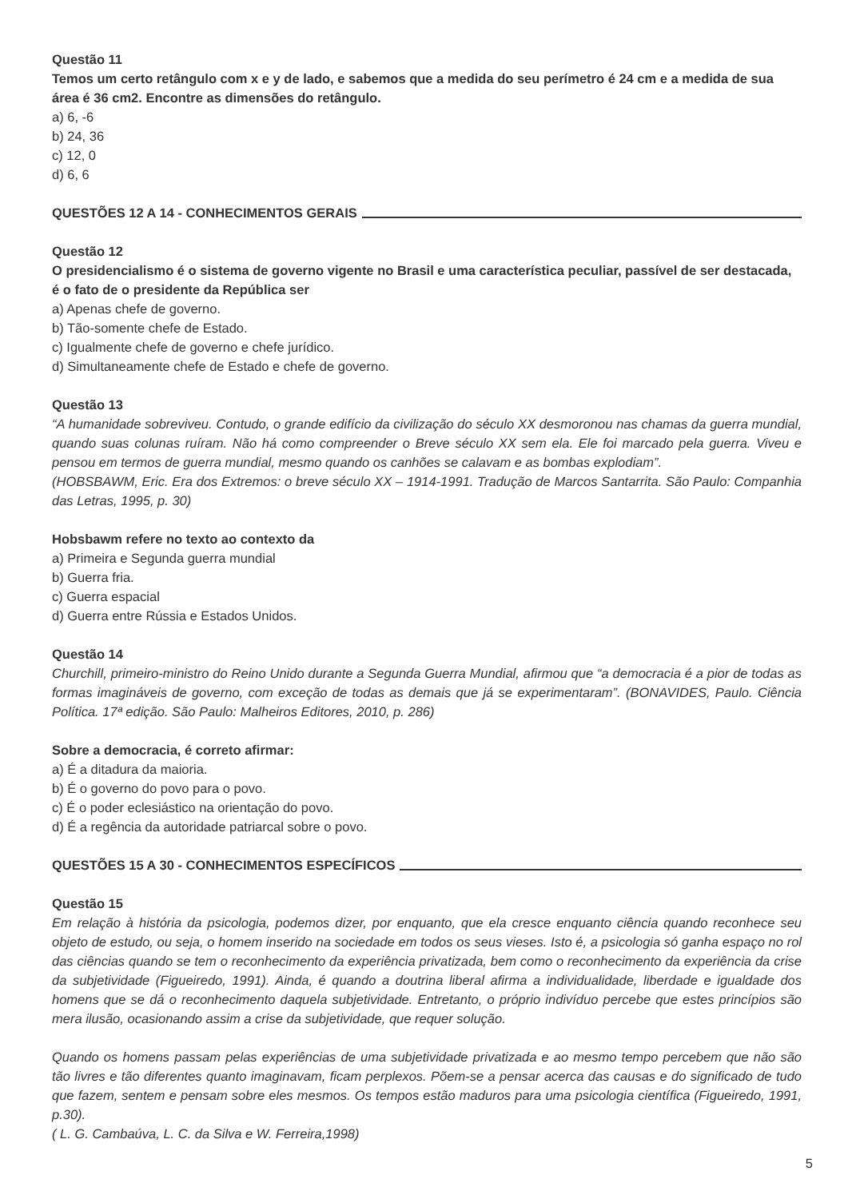Questão 11
Temos um certo retângulo com x e y de lado, e sabemos que a medida do seu perímetro é 24 cm e a medida de sua área é 36 cm2. Encontre as dimensões do retângulo.
a) 6, -6
b) 24, 36
c) 12, 0
d) 6, 6
QUESTÕES 12 A 14 - CONHECIMENTOS GERAIS
Questão 12
O presidencialismo é o sistema de governo vigente no Brasil e uma característica peculiar, passível de ser destacada, é o fato de o presidente da República ser
a) Apenas chefe de governo.
b) Tão-somente chefe de Estado.
c) Igualmente chefe de governo e chefe jurídico.
d) Simultaneamente chefe de Estado e chefe de governo.
Questão 13
“A humanidade sobreviveu. Contudo, o grande edifício da civilização do século XX desmoronou nas chamas da guerra mundial, quando suas colunas ruíram. Não há como compreender o Breve século XX sem ela. Ele foi marcado pela guerra. Viveu e pensou em termos de guerra mundial, mesmo quando os canhões se calavam e as bombas explodiam”.
(HOBSBAWM, Eric. Era dos Extremos: o breve século XX – 1914-1991. Tradução de Marcos Santarrita. São Paulo: Companhia das Letras, 1995, p. 30)
Hobsbawm refere no texto ao contexto da
a) Primeira e Segunda guerra mundial
b) Guerra fria.
c) Guerra espacial
d) Guerra entre Rússia e Estados Unidos.
Questão 14
Churchill, primeiro-ministro do Reino Unido durante a Segunda Guerra Mundial, afirmou que “a democracia é a pior de todas as formas imagináveis de governo, com exceção de todas as demais que já se experimentaram”. (BONAVIDES, Paulo. Ciência Política. 17ª edição. São Paulo: Malheiros Editores, 2010, p. 286)
Sobre a democracia, é correto afirmar:
a) É a ditadura da maioria.
b) É o governo do povo para o povo.
c) É o poder eclesiástico na orientação do povo.
d) É a regência da autoridade patriarcal sobre o povo.
QUESTÕES 15 A 30 - CONHECIMENTOS ESPECÍFICOS
Questão 15
Em relação à história da psicologia, podemos dizer, por enquanto, que ela cresce enquanto ciência quando reconhece seu objeto de estudo, ou seja, o homem inserido na sociedade em todos os seus vieses. Isto é, a psicologia só ganha espaço no rol das ciências quando se tem o reconhecimento da experiência privatizada, bem como o reconhecimento da experiência da crise da subjetividade (Figueiredo, 1991). Ainda, é quando a doutrina liberal afirma a individualidade, liberdade e igualdade dos homens que se dá o reconhecimento daquela subjetividade. Entretanto, o próprio indivíduo percebe que estes princípios são mera ilusão, ocasionando assim a crise da subjetividade, que requer solução.
Quando os homens passam pelas experiências de uma subjetividade privatizada e ao mesmo tempo percebem que não são tão livres e tão diferentes quanto imaginavam, ficam perplexos. Põem-se a pensar acerca das causas e do significado de tudo que fazem, sentem e pensam sobre eles mesmos. Os tempos estão maduros para uma psicologia científica (Figueiredo, 1991, p.30).
( L. G. Cambaúva, L. C. da Silva e W. Ferreira,1998)
5